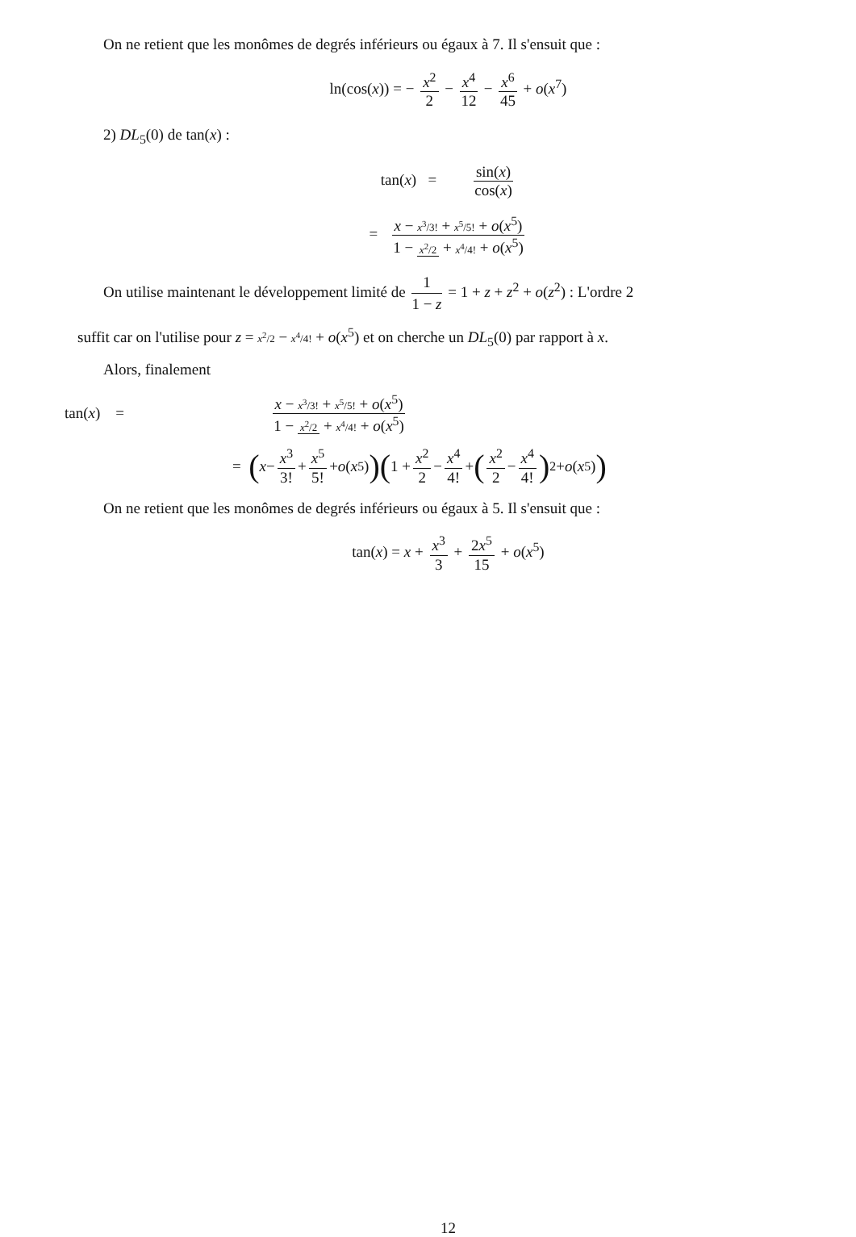On ne retient que les monômes de degrés inférieurs ou égaux à 7. Il s'ensuit que :
ln(cos(x)) = − x<sup>2</sup> 2 − x<sup>4</sup> 12 − x<sup>6</sup> 45 + o(x<sup>7</sup>)
2) DL<sub>5</sub>(0) de tan(x) :
tan(x) = sin(x) cos(x)
= x − x<sup>3</sup>/3! + x<sup>5</sup>/5! + o(x<sup>5</sup>) 1 − x<sup>2</sup>/2 + x<sup>4</sup>/4! + o(x<sup>5</sup>)
On utilise maintenant le développement limité de 1 1 − z = 1 + z + z<sup>2</sup> + o(z<sup>2</sup>) : L'ordre 2
suffit car on l'utilise pour z = x<sup>2</sup>/2 − x<sup>4</sup>/4! + o(x<sup>5</sup>) et on cherche un DL<sub>5</sub>(0) par rapport à x.
Alors, finalement
tan(x) = x − x<sup>3</sup>/3! + x<sup>5</sup>/5! + o(x<sup>5</sup>) 1 − x<sup>2</sup>/2 + x<sup>4</sup>/4! + o(x<sup>5</sup>)
= (x − x<sup>3</sup> 3! + x<sup>5</sup> 5! + o (x<sup>5</sup>)) (1 + x<sup>2</sup> 2 − x<sup>4</sup> 4! + (x<sup>2</sup> 2 − x<sup>4</sup> 4!)<sup>2</sup> + o (x<sup>5</sup>))
On ne retient que les monômes de degrés inférieurs ou égaux à 5. Il s'ensuit que :
tan(x) = x + x<sup>3</sup> 3 + 2x<sup>5</sup> 15 + o(x<sup>5</sup>)
12